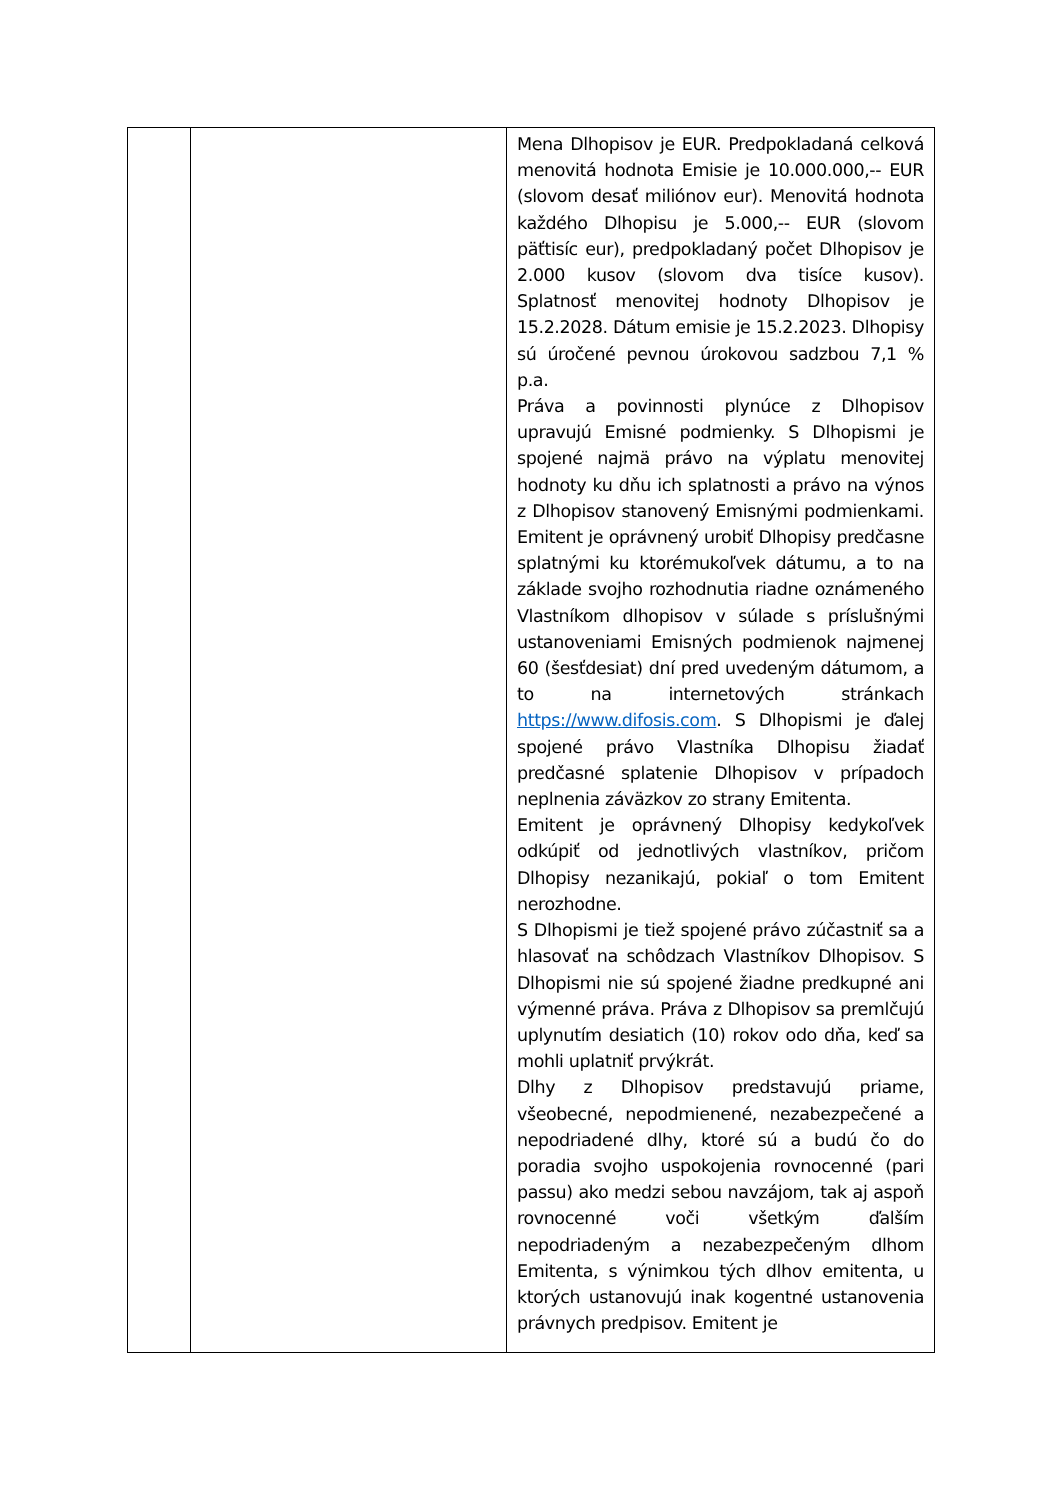| | | Mena Dlhopisov je EUR. Predpokladaná celková menovitá hodnota Emisie je 10.000.000,-- EUR (slovom desať miliónov eur). Menovitá hodnota každého Dlhopisu je 5.000,-- EUR (slovom päťtisíc eur), predpokladaný počet Dlhopisov je 2.000 kusov (slovom dva tisíce kusov). Splatnosť menovitej hodnoty Dlhopisov je 15.2.2028. Dátum emisie je 15.2.2023. Dlhopisy sú úročené pevnou úrokovou sadzbou 7,1 % p.a. Práva a povinnosti plynúce z Dlhopisov upravujú Emisné podmienky. S Dlhopismi je spojené najmä právo na výplatu menovitej hodnoty ku dňu ich splatnosti a právo na výnos z Dlhopisov stanovený Emisnými podmienkami. Emitent je oprávnený urobiť Dlhopisy predčasne splatnými ku ktorémukoľvek dátumu, a to na základe svojho rozhodnutia riadne oznámeného Vlastníkom dlhopisov v súlade s príslušnými ustanoveniami Emisných podmienok najmenej 60 (šesťdesiat) dní pred uvedeným dátumom, a to na internetových stránkach https://www.difosis.com . S Dlhopismi je ďalej spojené právo Vlastníka Dlhopisu žiadať predčasné splatenie Dlhopisov v prípadoch neplnenia záväzkov zo strany Emitenta. Emitent je oprávnený Dlhopisy kedykoľvek odkúpiť od jednotlivých vlastníkov, pričom Dlhopisy nezanikajú, pokiaľ o tom Emitent nerozhodne. S Dlhopismi je tiež spojené právo zúčastniť sa a hlasovať na schôdzach Vlastníkov Dlhopisov. S Dlhopismi nie sú spojené žiadne predkupné ani výmenné práva. Práva z Dlhopisov sa premlčujú uplynutím desiatich (10) rokov odo dňa, keď sa mohli uplatniť prvýkrát. Dlhy z Dlhopisov predstavujú priame, všeobecné, nepodmienené, nezabezpečené a nepodriadené dlhy, ktoré sú a budú čo do poradia svojho uspokojenia rovnocenné (pari passu) ako medzi sebou navzájom, tak aj aspoň rovnocenné voči všetkým ďalším nepodriadeným a nezabezpečeným dlhom Emitenta, s výnimkou tých dlhov emitenta, u ktorých ustanovujú inak kogentné ustanovenia právnych predpisov. Emitent je |